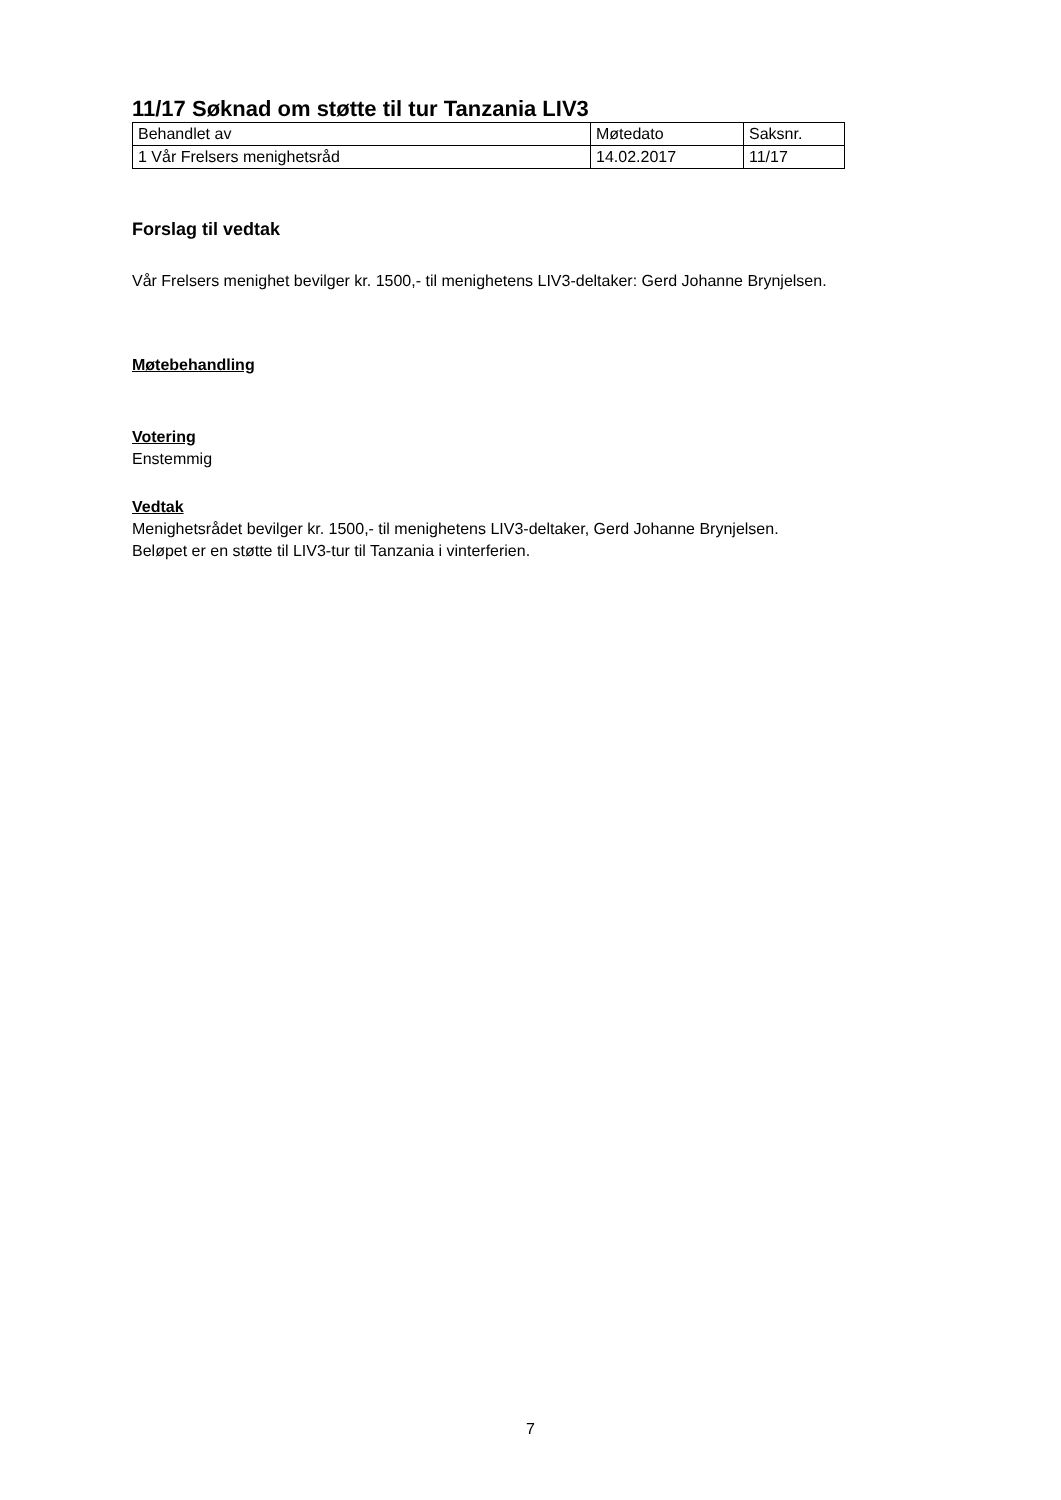11/17 Søknad om støtte til tur Tanzania LIV3
| Behandlet av | Møtedato | Saksnr. |
| 1 Vår Frelsers menighetsråd | 14.02.2017 | 11/17 |
Forslag til vedtak
Vår Frelsers menighet bevilger kr. 1500,- til menighetens LIV3-deltaker: Gerd Johanne Brynjelsen.
Møtebehandling
Votering
Enstemmig
Vedtak
Menighetsrådet bevilger kr. 1500,- til menighetens LIV3-deltaker, Gerd Johanne Brynjelsen.
Beløpet er en støtte til LIV3-tur til Tanzania i vinterferien.
7